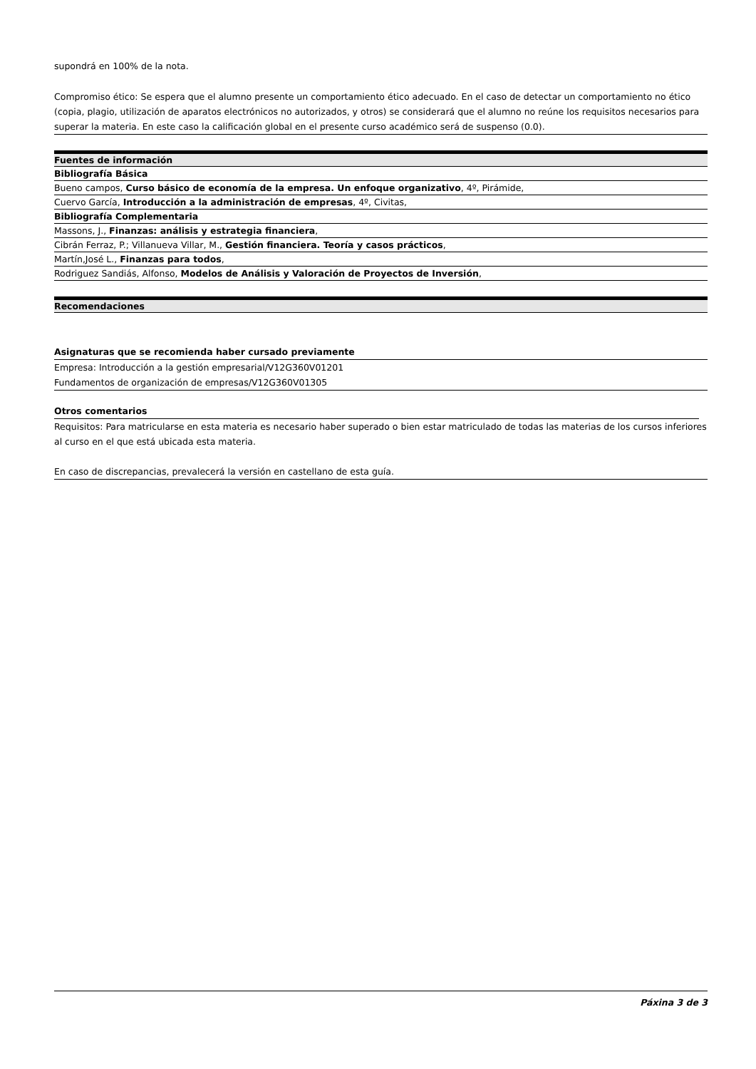supondrá en 100% de la nota.
Compromiso ético: Se espera que el alumno presente un comportamiento ético adecuado. En el caso de detectar un comportamiento no ético (copia, plagio, utilización de aparatos electrónicos no autorizados, y otros) se considerará que el alumno no reúne los requisitos necesarios para superar la materia. En este caso la calificación global en el presente curso académico será de suspenso (0.0).
Fuentes de información
Bibliografía Básica
Bueno campos, Curso básico de economía de la empresa. Un enfoque organizativo, 4º, Pirámide,
Cuervo García, Introducción a la administración de empresas, 4º, Civitas,
Bibliografía Complementaria
Massons, J., Finanzas: análisis y estrategia financiera,
Cibrán Ferraz, P.; Villanueva Villar, M., Gestión financiera. Teoría y casos prácticos,
Martín,José L., Finanzas para todos,
Rodriguez Sandiás, Alfonso, Modelos de Análisis y Valoración de Proyectos de Inversión,
Recomendaciones
Asignaturas que se recomienda haber cursado previamente
Empresa: Introducción a la gestión empresarial/V12G360V01201
Fundamentos de organización de empresas/V12G360V01305
Otros comentarios
Requisitos: Para matricularse en esta materia es necesario haber superado o bien estar matriculado de todas las materias de los cursos inferiores al curso en el que está ubicada esta materia.
En caso de discrepancias, prevalecerá la versión en castellano de esta guía.
Páxina 3 de 3